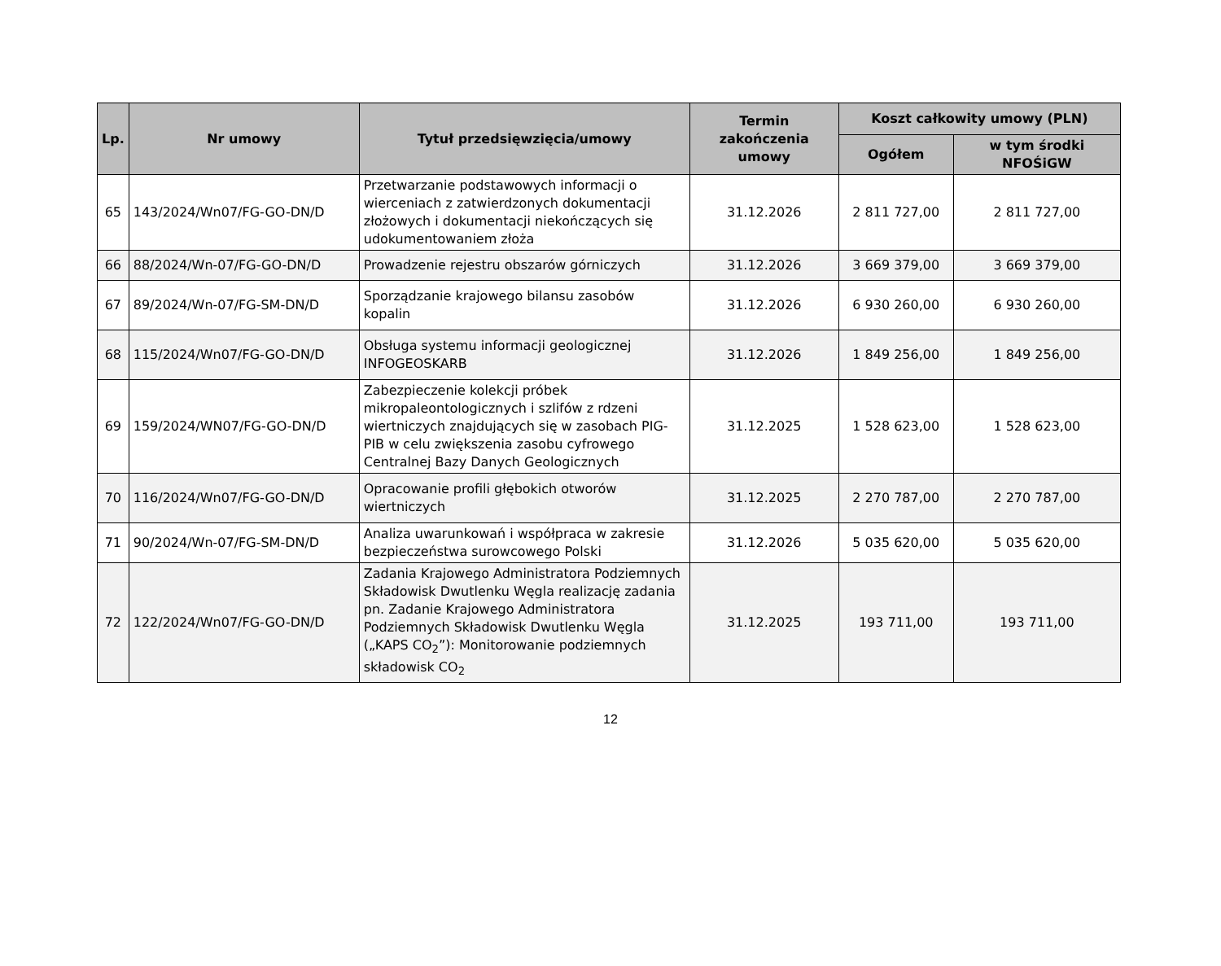| Lp. | Nr umowy | Tytuł przedsięwzięcia/umowy | Termin zakończenia umowy | Koszt całkowity umowy (PLN) | |
| --- | --- | --- | --- | --- | --- |
| | | | | Ogółem | w tym środki NFOŚiGW |
| 65 | 143/2024/Wn07/FG-GO-DN/D | Przetwarzanie podstawowych informacji o wierceniach z zatwierdzonych dokumentacji złożowych i dokumentacji niekończących się udokumentowaniem złoża | 31.12.2026 | 2 811 727,00 | 2 811 727,00 |
| 66 | 88/2024/Wn-07/FG-GO-DN/D | Prowadzenie rejestru obszarów górniczych | 31.12.2026 | 3 669 379,00 | 3 669 379,00 |
| 67 | 89/2024/Wn-07/FG-SM-DN/D | Sporządzanie krajowego bilansu zasobów kopalin | 31.12.2026 | 6 930 260,00 | 6 930 260,00 |
| 68 | 115/2024/Wn07/FG-GO-DN/D | Obsługa systemu informacji geologicznej INFOGEOSKARB | 31.12.2026 | 1 849 256,00 | 1 849 256,00 |
| 69 | 159/2024/WN07/FG-GO-DN/D | Zabezpieczenie kolekcji próbek mikropaleontologicznych i szlifów z rdzeni wiertniczych znajdujących się w zasobach PIG-PIB w celu zwiększenia zasobu cyfrowego Centralnej Bazy Danych Geologicznych | 31.12.2025 | 1 528 623,00 | 1 528 623,00 |
| 70 | 116/2024/Wn07/FG-GO-DN/D | Opracowanie profili głębokich otworów wiertniczych | 31.12.2025 | 2 270 787,00 | 2 270 787,00 |
| 71 | 90/2024/Wn-07/FG-SM-DN/D | Analiza uwarunkowań i współpraca w zakresie bezpieczeństwa surowcowego Polski | 31.12.2026 | 5 035 620,00 | 5 035 620,00 |
| 72 | 122/2024/Wn07/FG-GO-DN/D | Zadania Krajowego Administratora Podziemnych Składowisk Dwutlenku Węgla realizację zadania pn. Zadanie Krajowego Administratora Podziemnych Składowisk Dwutlenku Węgla („KAPS CO<sub>2</sub>”): Monitorowanie podziemnych składowisk CO<sub>2</sub> | 31.12.2025 | 193 711,00 | 193 711,00 |
12